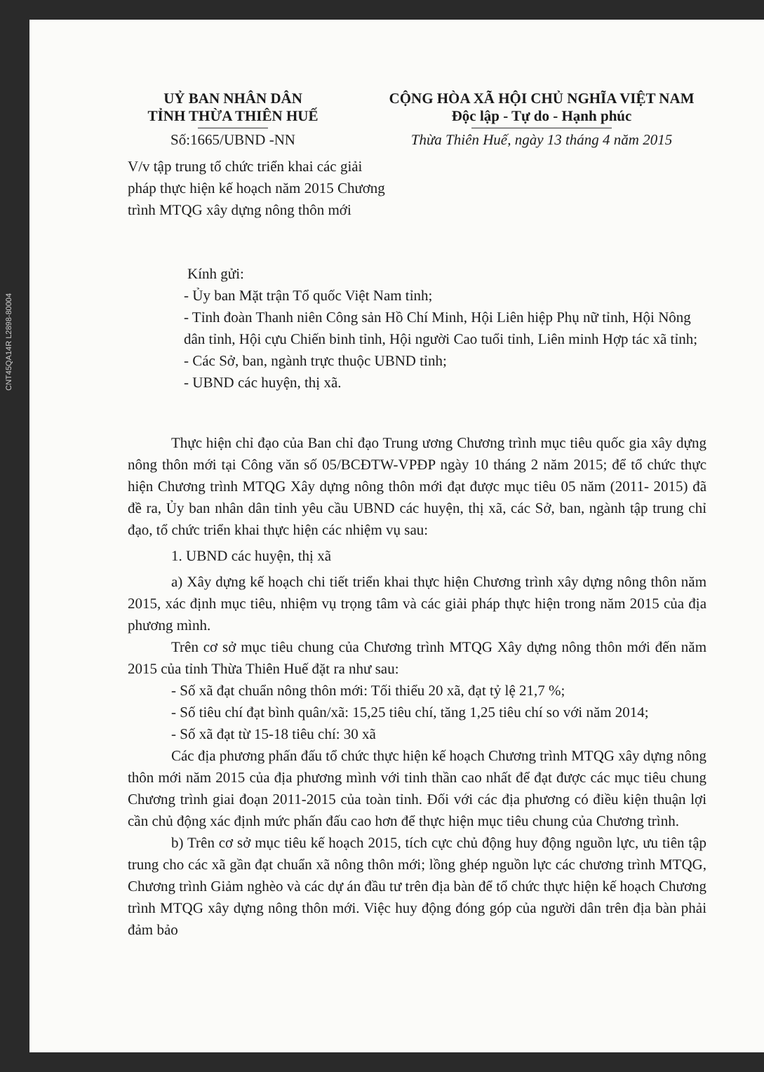CNT45QA14R L2898-80004
UỶ BAN NHÂN DÂN
TỈNH THỪA THIÊN HUẾ
Số:1665/UBND -NN
CỘNG HÒA XÃ HỘI CHỦ NGHĨA VIỆT NAM
Độc lập - Tự do - Hạnh phúc
Thừa Thiên Huế, ngày 13 tháng 4 năm 2015
V/v tập trung tổ chức triển khai các giải pháp thực hiện kế hoạch năm 2015 Chương trình MTQG xây dựng nông thôn mới
Kính gửi:
- Ủy ban Mặt trận Tổ quốc Việt Nam tỉnh;
- Tỉnh đoàn Thanh niên Công sản Hồ Chí Minh, Hội Liên hiệp Phụ nữ tỉnh, Hội Nông dân tỉnh, Hội cựu Chiến binh tỉnh, Hội người Cao tuổi tỉnh, Liên minh Hợp tác xã tỉnh;
- Các Sở, ban, ngành trực thuộc UBND tỉnh;
- UBND các huyện, thị xã.
Thực hiện chỉ đạo của Ban chỉ đạo Trung ương Chương trình mục tiêu quốc gia xây dựng nông thôn mới tại Công văn số 05/BCĐTW-VPĐP ngày 10 tháng 2 năm 2015; để tổ chức thực hiện Chương trình MTQG Xây dựng nông thôn mới đạt được mục tiêu 05 năm (2011- 2015) đã đề ra, Ủy ban nhân dân tỉnh yêu cầu UBND các huyện, thị xã, các Sở, ban, ngành tập trung chỉ đạo, tổ chức triển khai thực hiện các nhiệm vụ sau:
1. UBND các huyện, thị xã
a) Xây dựng kế hoạch chi tiết triển khai thực hiện Chương trình xây dựng nông thôn năm 2015, xác định mục tiêu, nhiệm vụ trọng tâm và các giải pháp thực hiện trong năm 2015 của địa phương mình.
Trên cơ sở mục tiêu chung của Chương trình MTQG Xây dựng nông thôn mới đến năm 2015 của tỉnh Thừa Thiên Huế đặt ra như sau:
- Số xã đạt chuẩn nông thôn mới: Tối thiểu 20 xã, đạt tỷ lệ 21,7 %;
- Số tiêu chí đạt bình quân/xã: 15,25 tiêu chí, tăng 1,25 tiêu chí so với năm 2014;
- Số xã đạt từ 15-18 tiêu chí: 30 xã
Các địa phương phấn đấu tổ chức thực hiện kế hoạch Chương trình MTQG xây dựng nông thôn mới năm 2015 của địa phương mình với tinh thần cao nhất để đạt được các mục tiêu chung Chương trình giai đoạn 2011-2015 của toàn tỉnh. Đối với các địa phương có điều kiện thuận lợi cần chủ động xác định mức phấn đấu cao hơn để thực hiện mục tiêu chung của Chương trình.
b) Trên cơ sở mục tiêu kế hoạch 2015, tích cực chủ động huy động nguồn lực, ưu tiên tập trung cho các xã gần đạt chuẩn xã nông thôn mới; lồng ghép nguồn lực các chương trình MTQG, Chương trình Giảm nghèo và các dự án đầu tư trên địa bàn để tổ chức thực hiện kế hoạch Chương trình MTQG xây dựng nông thôn mới. Việc huy động đóng góp của người dân trên địa bàn phải đảm bảo